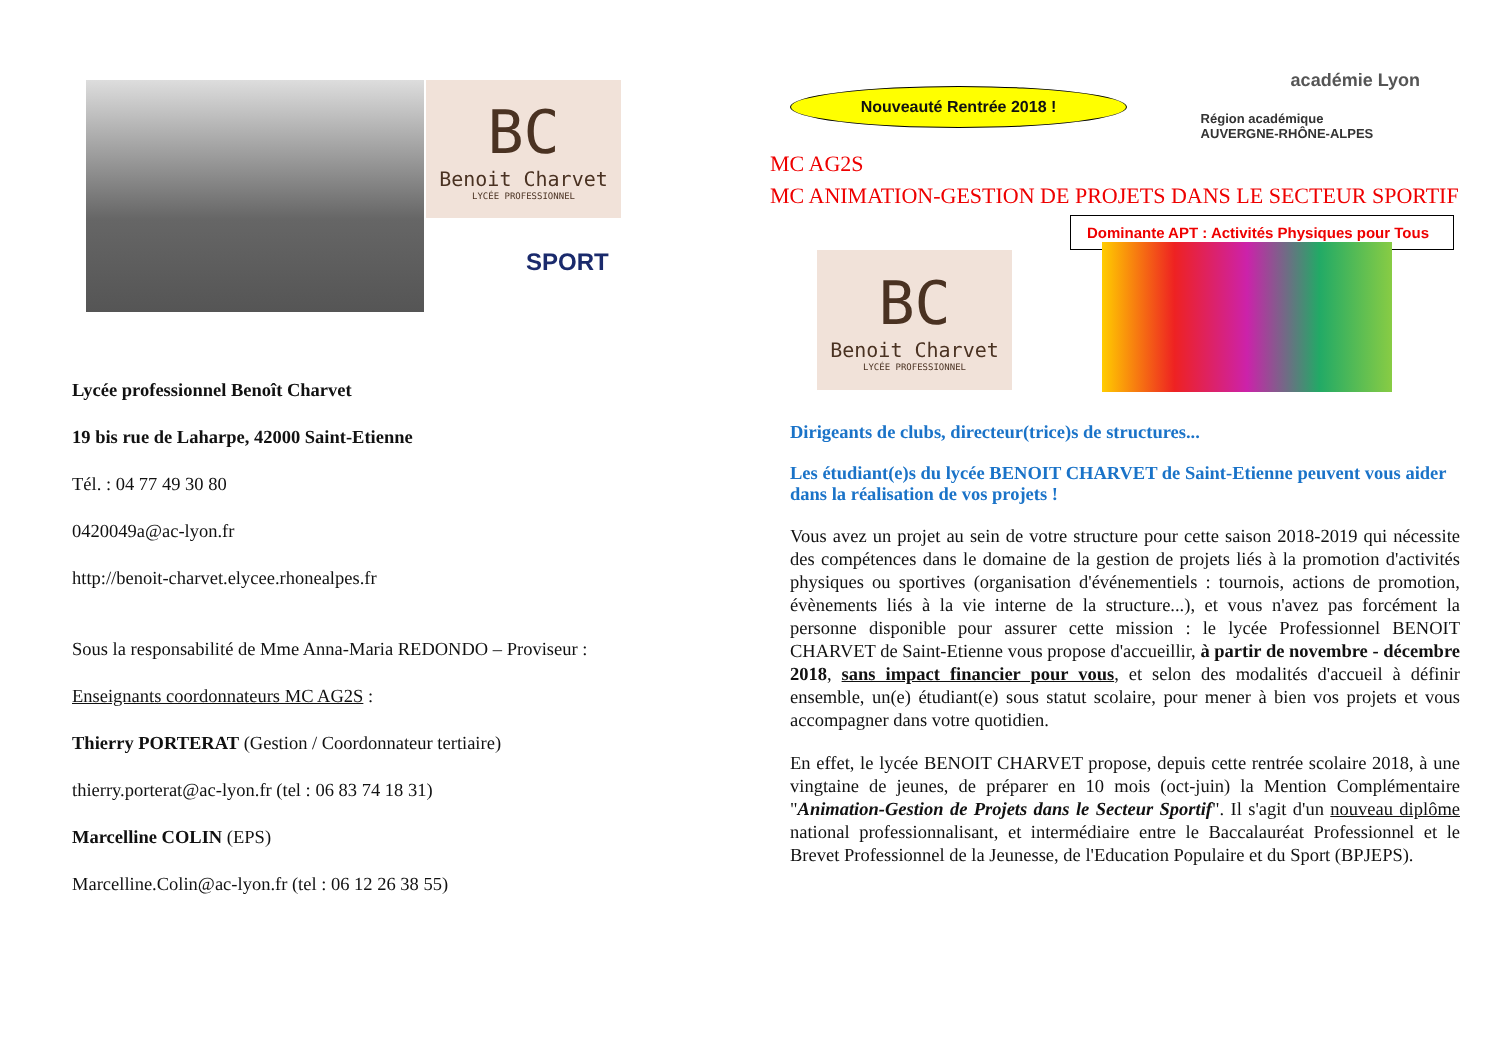BC
Benoit Charvet
LYCÉE PROFESSIONNEL
SPORT
Lycée professionnel Benoît Charvet
19 bis rue de Laharpe, 42000 Saint-Etienne
Tél. : 04 77 49 30 80
0420049a@ac-lyon.fr
http://benoit-charvet.elycee.rhonealpes.fr
Sous la responsabilité de Mme Anna-Maria REDONDO – Proviseur :
Enseignants coordonnateurs MC AG2S :
Thierry PORTERAT (Gestion / Coordonnateur tertiaire)
thierry.porterat@ac-lyon.fr (tel : 06 83 74 18 31)
Marcelline COLIN (EPS)
Marcelline.Colin@ac-lyon.fr (tel : 06 12 26 38 55)
Nouveauté Rentrée 2018 !
académie Lyon
Région académique
AUVERGNE-RHÔNE-ALPES
MC AG2S
MC ANIMATION-GESTION DE PROJETS DANS LE SECTEUR SPORTIF
Dominante APT : Activités Physiques pour Tous
BC
Benoit Charvet
LYCÉE PROFESSIONNEL
Dirigeants de clubs, directeur(trice)s de structures...
Les étudiant(e)s du lycée BENOIT CHARVET de Saint-Etienne peuvent vous aider dans la réalisation de vos projets !
Vous avez un projet au sein de votre structure pour cette saison 2018-2019 qui nécessite des compétences dans le domaine de la gestion de projets liés à la promotion d'activités physiques ou sportives (organisation d'événementiels : tournois, actions de promotion, évènements liés à la vie interne de la structure...), et vous n'avez pas forcément la personne disponible pour assurer cette mission : le lycée Professionnel BENOIT CHARVET de Saint-Etienne vous propose d'accueillir, à partir de novembre - décembre 2018, sans impact financier pour vous, et selon des modalités d'accueil à définir ensemble, un(e) étudiant(e) sous statut scolaire, pour mener à bien vos projets et vous accompagner dans votre quotidien.
En effet, le lycée BENOIT CHARVET propose, depuis cette rentrée scolaire 2018, à une vingtaine de jeunes, de préparer en 10 mois (oct-juin) la Mention Complémentaire "Animation-Gestion de Projets dans le Secteur Sportif". Il s'agit d'un nouveau diplôme national professionnalisant, et intermédiaire entre le Baccalauréat Professionnel et le Brevet Professionnel de la Jeunesse, de l'Education Populaire et du Sport (BPJEPS).